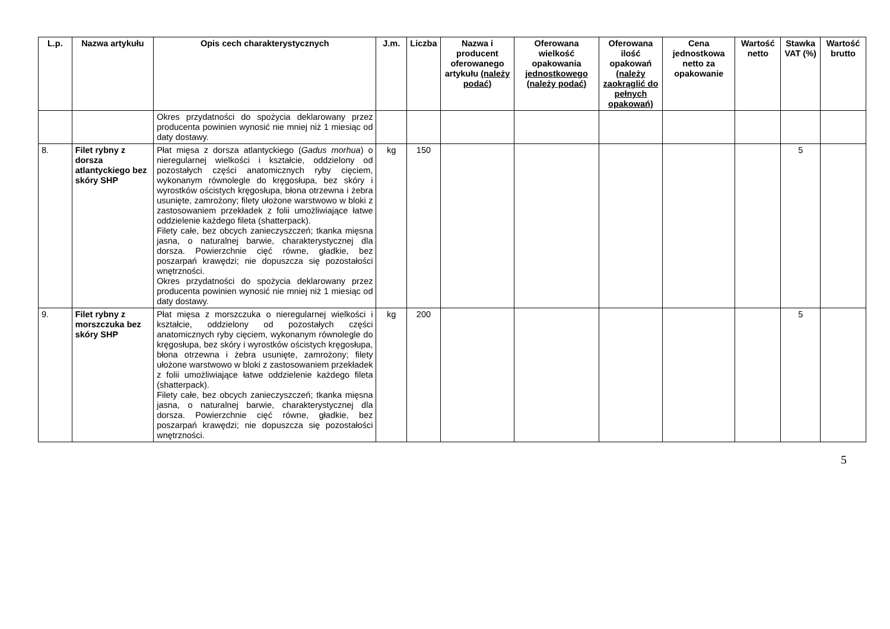| L.p. | Nazwa artykułu | Opis cech charakterystycznych | J.m. | Liczba | Nazwa i producent oferowanego artykułu (należy podać) | Oferowana wielkość opakowania jednostkowego (należy podać) | Oferowana ilość opakowań (należy zaokrąglić do pełnych opakowań) | Cena jednostkowa netto za opakowanie | Wartość netto | Stawka VAT (%) | Wartość brutto |
| --- | --- | --- | --- | --- | --- | --- | --- | --- | --- | --- | --- |
| | | Okres przydatności do spożycia deklarowany przez producenta powinien wynosić nie mniej niż 1 miesiąc od daty dostawy. | | | | | | | | | |
| 8. | Filet rybny z dorsza atlantyckiego bez skóry SHP | Płat mięsa z dorsza atlantyckiego ( Gadus morhua ) o nieregularnej wielkości i kształcie, oddzielony od pozostałych części anatomicznych ryby cięciem, wykonanym równolegle do kręgosłupa, bez skóry i wyrostków ościstych kręgosłupa, błona otrzewna i żebra usunięte, zamrożony; filety ułożone warstwowo w bloki z zastosowaniem przekładek z folii umożliwiające łatwe oddzielenie każdego fileta (shatterpack). Filety całe, bez obcych zanieczyszczeń; tkanka mięsna jasna, o naturalnej barwie, charakterystycznej dla dorsza. Powierzchnie cięć równe, gładkie, bez poszarpań krawędzi; nie dopuszcza się pozostałości wnętrzności. Okres przydatności do spożycia deklarowany przez producenta powinien wynosić nie mniej niż 1 miesiąc od daty dostawy. | kg | 150 | | | | | | 5 | |
| 9. | Filet rybny z morszczuka bez skóry SHP | Płat mięsa z morszczuka o nieregularnej wielkości i kształcie, oddzielony od pozostałych części anatomicznych ryby cięciem, wykonanym równolegle do kręgosłupa, bez skóry i wyrostków ościstych kręgosłupa, błona otrzewna i żebra usunięte, zamrożony; filety ułożone warstwowo w bloki z zastosowaniem przekładek z folii umożliwiające łatwe oddzielenie każdego fileta (shatterpack). Filety całe, bez obcych zanieczyszczeń; tkanka mięsna jasna, o naturalnej barwie, charakterystycznej dla dorsza. Powierzchnie cięć równe, gładkie, bez poszarpań krawędzi; nie dopuszcza się pozostałości wnętrzności. | kg | 200 | | | | | | 5 | |
5